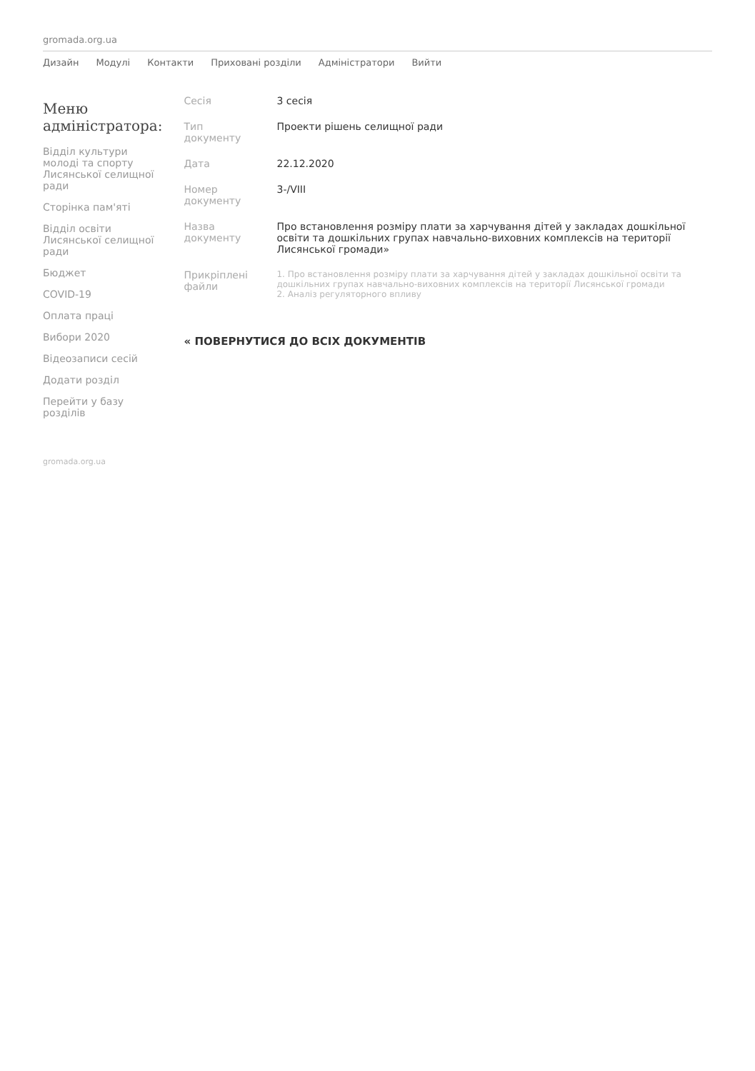gromada.org.ua
Дизайн Модулі Контакти Приховані розділи Адміністратори Вийти
Меню адміністратора:
Відділ культури молоді та спорту Лисянської селищної ради
Сторінка пам'яті
Відділ освіти Лисянської селищної ради
Бюджет
COVID-19
Оплата праці
Вибори 2020
Відеозаписи сесій
Додати розділ
Перейти у базу розділів
| Сесія | 3 сесія |
| Тип документу | Проекти рішень селищної ради |
| Дата | 22.12.2020 |
| Номер документу | 3-/VIII |
| Назва документу | Про встановлення розміру плати за харчування дітей у закладах дошкільної освіти та дошкільних групах навчально-виховних комплексів на території Лисянської громади» |
| Прикріплені файли | 1. Про встановлення розміру плати за харчування дітей у закладах дошкільної освіти та дошкільних групах навчально-виховних комплексів на території Лисянської громади 2. Аналіз регуляторного впливу |
« ПОВЕРНУТИСЯ ДО ВСІХ ДОКУМЕНТІВ
gromada.org.ua